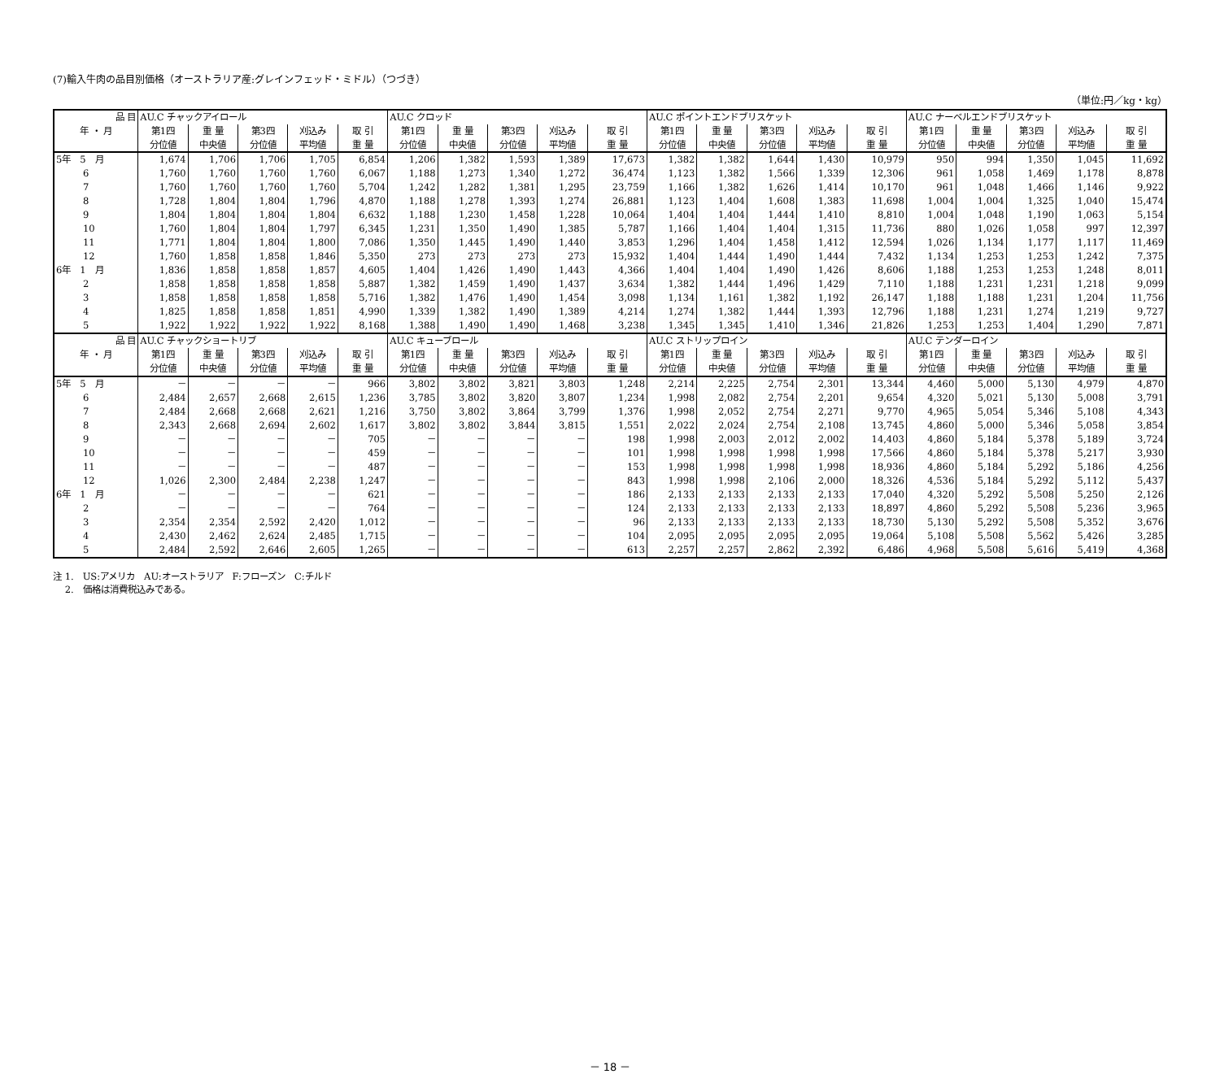(7)輸入牛肉の品目別価格（オーストラリア産:グレインフェッド・ミドル）（つづき）
（単位:円／kg・kg）
| 品 目 | AU.C チャックアイロール | | | | | AU.C クロッド | | | | | AU.C ポイントエンドブリスケット | | | | | AU.C ナーベルエンドブリスケット | | | | |
| --- | --- | --- | --- | --- | --- | --- | --- | --- | --- | --- | --- | --- | --- | --- | --- | --- | --- | --- | --- | --- |
| 年 ・ 月 | 第1四 分位値 | 重 量 中央値 | 第3四 分位値 | 刈込み 平均値 | 取 引 重 量 | 第1四 分位値 | 重 量 中央値 | 第3四 分位値 | 刈込み 平均値 | 取 引 重 量 | 第1四 分位値 | 重 量 中央値 | 第3四 分位値 | 刈込み 平均値 | 取 引 重 量 | 第1四 分位値 | 重 量 中央値 | 第3四 分位値 | 刈込み 平均値 | 取 引 重 量 |
| 5年 5 月 | 1,674 | 1,706 | 1,706 | 1,705 | 6,854 | 1,206 | 1,382 | 1,593 | 1,389 | 17,673 | 1,382 | 1,382 | 1,644 | 1,430 | 10,979 | 950 | 994 | 1,350 | 1,045 | 11,692 |
| 6 | 1,760 | 1,760 | 1,760 | 1,760 | 6,067 | 1,188 | 1,273 | 1,340 | 1,272 | 36,474 | 1,123 | 1,382 | 1,566 | 1,339 | 12,306 | 961 | 1,058 | 1,469 | 1,178 | 8,878 |
| 7 | 1,760 | 1,760 | 1,760 | 1,760 | 5,704 | 1,242 | 1,282 | 1,381 | 1,295 | 23,759 | 1,166 | 1,382 | 1,626 | 1,414 | 10,170 | 961 | 1,048 | 1,466 | 1,146 | 9,922 |
| 8 | 1,728 | 1,804 | 1,804 | 1,796 | 4,870 | 1,188 | 1,278 | 1,393 | 1,274 | 26,881 | 1,123 | 1,404 | 1,608 | 1,383 | 11,698 | 1,004 | 1,004 | 1,325 | 1,040 | 15,474 |
| 9 | 1,804 | 1,804 | 1,804 | 1,804 | 6,632 | 1,188 | 1,230 | 1,458 | 1,228 | 10,064 | 1,404 | 1,404 | 1,444 | 1,410 | 8,810 | 1,004 | 1,048 | 1,190 | 1,063 | 5,154 |
| 10 | 1,760 | 1,804 | 1,804 | 1,797 | 6,345 | 1,231 | 1,350 | 1,490 | 1,385 | 5,787 | 1,166 | 1,404 | 1,404 | 1,315 | 11,736 | 880 | 1,026 | 1,058 | 997 | 12,397 |
| 11 | 1,771 | 1,804 | 1,804 | 1,800 | 7,086 | 1,350 | 1,445 | 1,490 | 1,440 | 3,853 | 1,296 | 1,404 | 1,458 | 1,412 | 12,594 | 1,026 | 1,134 | 1,177 | 1,117 | 11,469 |
| 12 | 1,760 | 1,858 | 1,858 | 1,846 | 5,350 | 273 | 273 | 273 | 273 | 15,932 | 1,404 | 1,444 | 1,490 | 1,444 | 7,432 | 1,134 | 1,253 | 1,253 | 1,242 | 7,375 |
| 6年 1 月 | 1,836 | 1,858 | 1,858 | 1,857 | 4,605 | 1,404 | 1,426 | 1,490 | 1,443 | 4,366 | 1,404 | 1,404 | 1,490 | 1,426 | 8,606 | 1,188 | 1,253 | 1,253 | 1,248 | 8,011 |
| 2 | 1,858 | 1,858 | 1,858 | 1,858 | 5,887 | 1,382 | 1,459 | 1,490 | 1,437 | 3,634 | 1,382 | 1,444 | 1,496 | 1,429 | 7,110 | 1,188 | 1,231 | 1,231 | 1,218 | 9,099 |
| 3 | 1,858 | 1,858 | 1,858 | 1,858 | 5,716 | 1,382 | 1,476 | 1,490 | 1,454 | 3,098 | 1,134 | 1,161 | 1,382 | 1,192 | 26,147 | 1,188 | 1,188 | 1,231 | 1,204 | 11,756 |
| 4 | 1,825 | 1,858 | 1,858 | 1,851 | 4,990 | 1,339 | 1,382 | 1,490 | 1,389 | 4,214 | 1,274 | 1,382 | 1,444 | 1,393 | 12,796 | 1,188 | 1,231 | 1,274 | 1,219 | 9,727 |
| 5 | 1,922 | 1,922 | 1,922 | 1,922 | 8,168 | 1,388 | 1,490 | 1,490 | 1,468 | 3,238 | 1,345 | 1,345 | 1,410 | 1,346 | 21,826 | 1,253 | 1,253 | 1,404 | 1,290 | 7,871 |
| 品 目 | AU.C チャックショートリブ | | | | | AU.C キューブロール | | | | | AU.C ストリップロイン | | | | | AU.C テンダーロイン | | | | |
| 年 ・ 月 | 第1四 分位値 | 重 量 中央値 | 第3四 分位値 | 刈込み 平均値 | 取 引 重 量 | 第1四 分位値 | 重 量 中央値 | 第3四 分位値 | 刈込み 平均値 | 取 引 重 量 | 第1四 分位値 | 重 量 中央値 | 第3四 分位値 | 刈込み 平均値 | 取 引 重 量 | 第1四 分位値 | 重 量 中央値 | 第3四 分位値 | 刈込み 平均値 | 取 引 重 量 |
| 5年 5 月 | － | － | － | － | 966 | 3,802 | 3,802 | 3,821 | 3,803 | 1,248 | 2,214 | 2,225 | 2,754 | 2,301 | 13,344 | 4,460 | 5,000 | 5,130 | 4,979 | 4,870 |
| 6 | 2,484 | 2,657 | 2,668 | 2,615 | 1,236 | 3,785 | 3,802 | 3,820 | 3,807 | 1,234 | 1,998 | 2,082 | 2,754 | 2,201 | 9,654 | 4,320 | 5,021 | 5,130 | 5,008 | 3,791 |
| 7 | 2,484 | 2,668 | 2,668 | 2,621 | 1,216 | 3,750 | 3,802 | 3,864 | 3,799 | 1,376 | 1,998 | 2,052 | 2,754 | 2,271 | 9,770 | 4,965 | 5,054 | 5,346 | 5,108 | 4,343 |
| 8 | 2,343 | 2,668 | 2,694 | 2,602 | 1,617 | 3,802 | 3,802 | 3,844 | 3,815 | 1,551 | 2,022 | 2,024 | 2,754 | 2,108 | 13,745 | 4,860 | 5,000 | 5,346 | 5,058 | 3,854 |
| 9 | － | － | － | － | 705 | － | － | － | － | 198 | 1,998 | 2,003 | 2,012 | 2,002 | 14,403 | 4,860 | 5,184 | 5,378 | 5,189 | 3,724 |
| 10 | － | － | － | － | 459 | － | － | － | － | 101 | 1,998 | 1,998 | 1,998 | 1,998 | 17,566 | 4,860 | 5,184 | 5,378 | 5,217 | 3,930 |
| 11 | － | － | － | － | 487 | － | － | － | － | 153 | 1,998 | 1,998 | 1,998 | 1,998 | 18,936 | 4,860 | 5,184 | 5,292 | 5,186 | 4,256 |
| 12 | 1,026 | 2,300 | 2,484 | 2,238 | 1,247 | － | － | － | － | 843 | 1,998 | 1,998 | 2,106 | 2,000 | 18,326 | 4,536 | 5,184 | 5,292 | 5,112 | 5,437 |
| 6年 1 月 | － | － | － | － | 621 | － | － | － | － | 186 | 2,133 | 2,133 | 2,133 | 2,133 | 17,040 | 4,320 | 5,292 | 5,508 | 5,250 | 2,126 |
| 2 | － | － | － | － | 764 | － | － | － | － | 124 | 2,133 | 2,133 | 2,133 | 2,133 | 18,897 | 4,860 | 5,292 | 5,508 | 5,236 | 3,965 |
| 3 | 2,354 | 2,354 | 2,592 | 2,420 | 1,012 | － | － | － | － | 96 | 2,133 | 2,133 | 2,133 | 2,133 | 18,730 | 5,130 | 5,292 | 5,508 | 5,352 | 3,676 |
| 4 | 2,430 | 2,462 | 2,624 | 2,485 | 1,715 | － | － | － | － | 104 | 2,095 | 2,095 | 2,095 | 2,095 | 19,064 | 5,108 | 5,508 | 5,562 | 5,426 | 3,285 |
| 5 | 2,484 | 2,592 | 2,646 | 2,605 | 1,265 | － | － | － | － | 613 | 2,257 | 2,257 | 2,862 | 2,392 | 6,486 | 4,968 | 5,508 | 5,616 | 5,419 | 4,368 |
注 1.　US:アメリカ　AU:オーストラリア　F:フローズン　C:チルド
　 2.　価格は消費税込みである。
－ 18 －